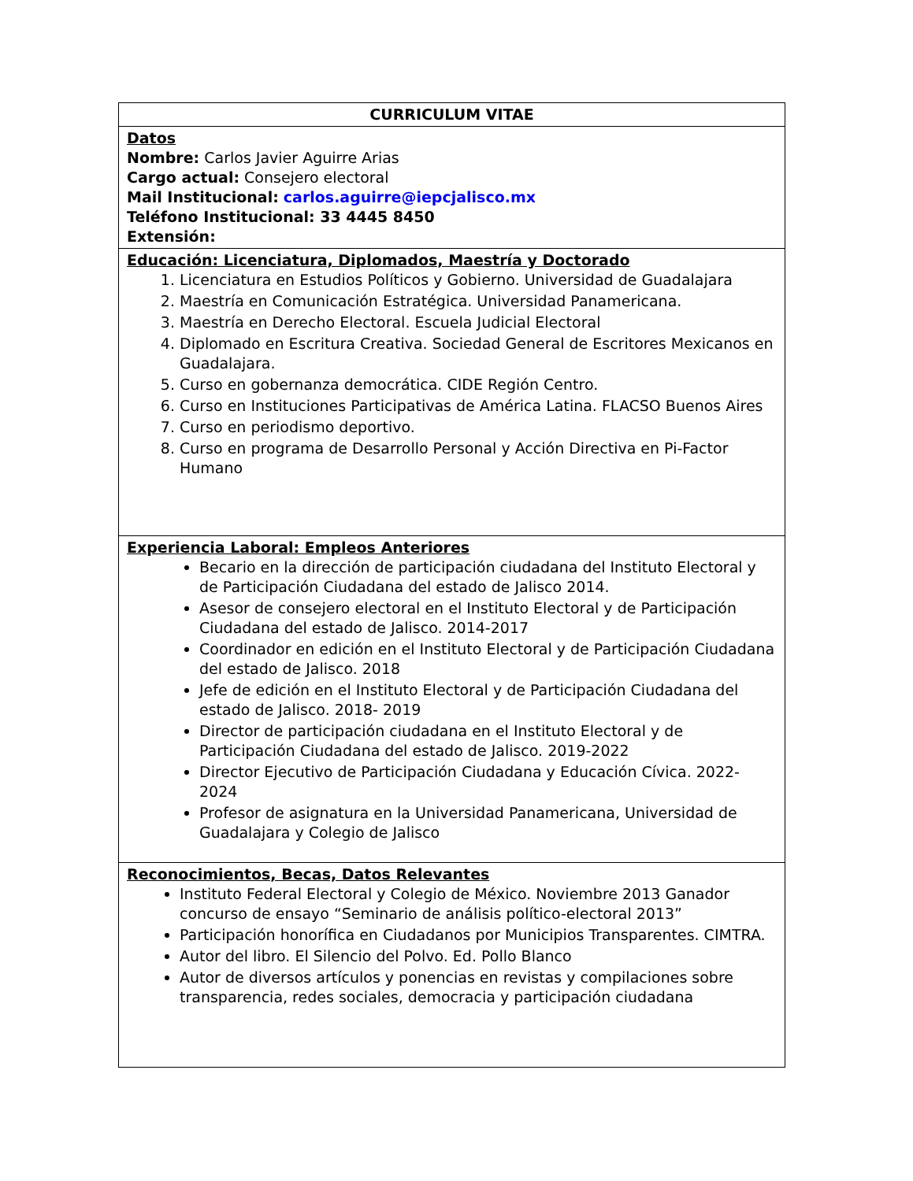| CURRICULUM VITAE |
| Datos Nombre: Carlos Javier Aguirre Arias Cargo actual: Consejero electoral Mail Institucional: carlos.aguirre@iepcjalisco.mx Teléfono Institucional: 33 4445 8450 Extensión: |
| Educación: Licenciatura, Diplomados, Maestría y Doctorado 1. Licenciatura en Estudios Políticos y Gobierno. Universidad de Guadalajara 2. Maestría en Comunicación Estratégica. Universidad Panamericana. 3. Maestría en Derecho Electoral. Escuela Judicial Electoral 4. Diplomado en Escritura Creativa. Sociedad General de Escritores Mexicanos en Guadalajara. 5. Curso en gobernanza democrática. CIDE Región Centro. 6. Curso en Instituciones Participativas de América Latina. FLACSO Buenos Aires 7. Curso en periodismo deportivo. 8. Curso en programa de Desarrollo Personal y Acción Directiva en Pi-Factor Humano |
| Experiencia Laboral: Empleos Anteriores Becario en la dirección de participación ciudadana del Instituto Electoral y de Participación Ciudadana del estado de Jalisco 2014. Asesor de consejero electoral en el Instituto Electoral y de Participación Ciudadana del estado de Jalisco. 2014-2017 Coordinador en edición en el Instituto Electoral y de Participación Ciudadana del estado de Jalisco. 2018 Jefe de edición en el Instituto Electoral y de Participación Ciudadana del estado de Jalisco. 2018- 2019 Director de participación ciudadana en el Instituto Electoral y de Participación Ciudadana del estado de Jalisco. 2019-2022 Director Ejecutivo de Participación Ciudadana y Educación Cívica. 2022-2024 Profesor de asignatura en la Universidad Panamericana, Universidad de Guadalajara y Colegio de Jalisco |
| Reconocimientos, Becas, Datos Relevantes Instituto Federal Electoral y Colegio de México. Noviembre 2013 Ganador concurso de ensayo “Seminario de análisis político-electoral 2013” Participación honorífica en Ciudadanos por Municipios Transparentes. CIMTRA. Autor del libro. El Silencio del Polvo. Ed. Pollo Blanco Autor de diversos artículos y ponencias en revistas y compilaciones sobre transparencia, redes sociales, democracia y participación ciudadana |